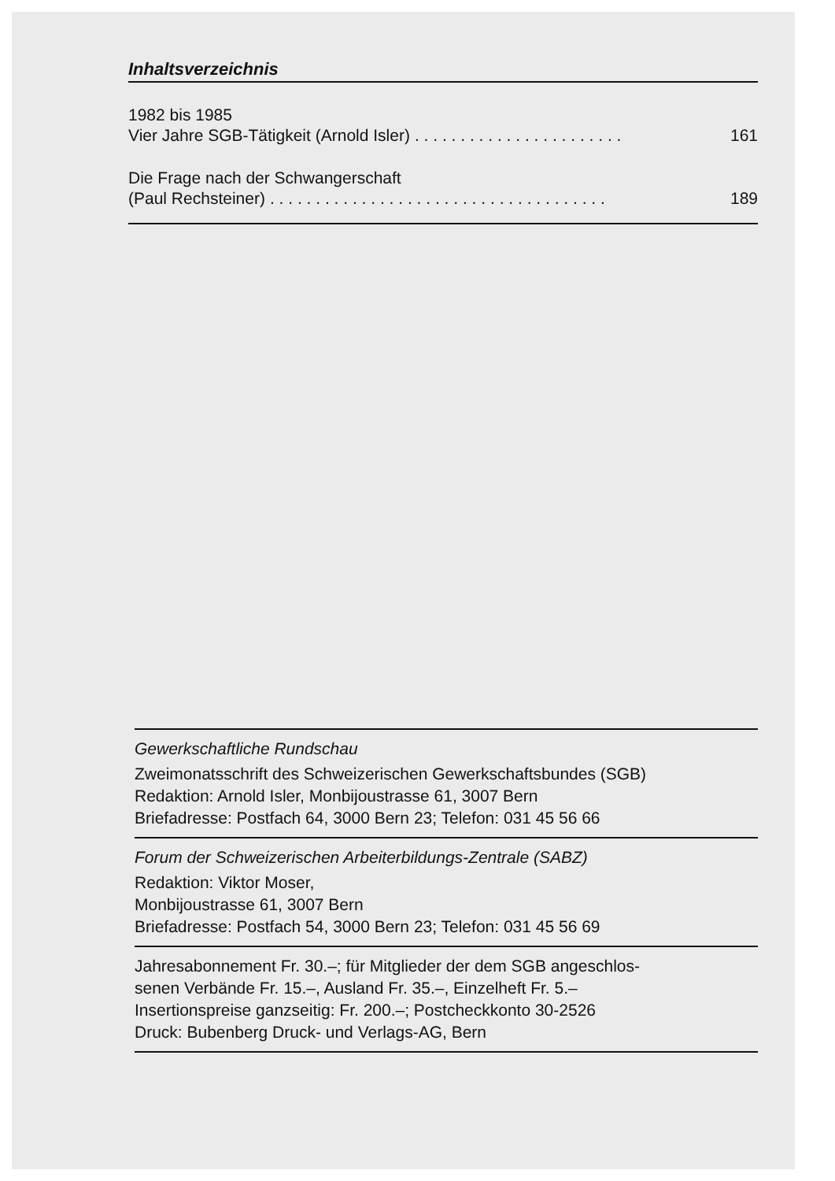Inhaltsverzeichnis
1982 bis 1985
Vier Jahre SGB-Tätigkeit (Arnold Isler). . . . . . . . . . . . . . . . . . . . . . . 161
Die Frage nach der Schwangerschaft
(Paul Rechsteiner). . . . . . . . . . . . . . . . . . . . . . . . . . . . . . . . . . . . . 189
Gewerkschaftliche Rundschau
Zweimonatsschrift des Schweizerischen Gewerkschaftsbundes (SGB)
Redaktion: Arnold Isler, Monbijoustrasse 61, 3007 Bern
Briefadresse: Postfach 64, 3000 Bern 23; Telefon: 031 45 56 66
Forum der Schweizerischen Arbeiterbildungs-Zentrale (SABZ)
Redaktion: Viktor Moser,
Monbijoustrasse 61, 3007 Bern
Briefadresse: Postfach 54, 3000 Bern 23; Telefon: 031 45 56 69
Jahresabonnement Fr. 30.–; für Mitglieder der dem SGB angeschlos-
senen Verbände Fr. 15.–, Ausland Fr. 35.–, Einzelheft Fr. 5.–
Insertionspreise ganzseitig: Fr. 200.–; Postcheckkonto 30-2526
Druck: Bubenberg Druck- und Verlags-AG, Bern